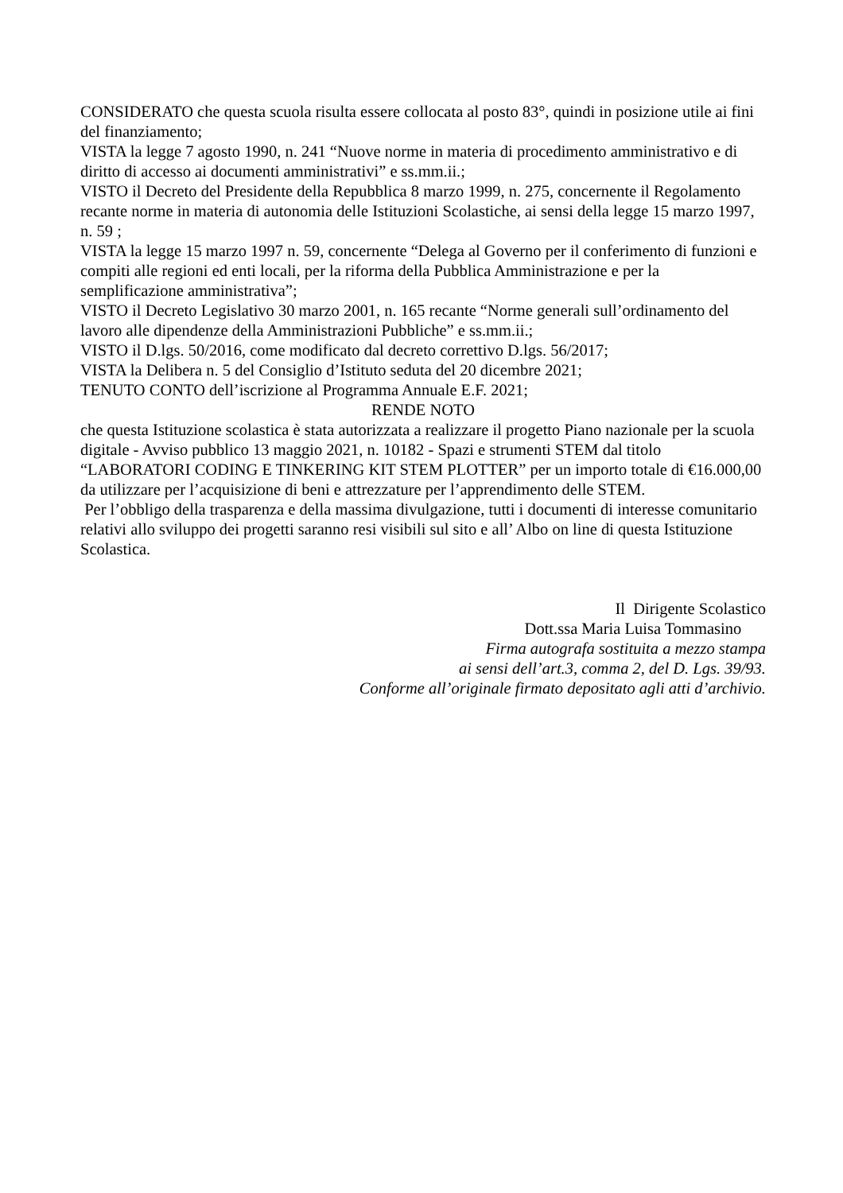CONSIDERATO che questa scuola risulta essere collocata al posto 83°, quindi in posizione utile ai fini del finanziamento;
VISTA la legge 7 agosto 1990, n. 241 “Nuove norme in materia di procedimento amministrativo e di diritto di accesso ai documenti amministrativi” e ss.mm.ii.;
VISTO il Decreto del Presidente della Repubblica 8 marzo 1999, n. 275, concernente il Regolamento recante norme in materia di autonomia delle Istituzioni Scolastiche, ai sensi della legge 15 marzo 1997, n. 59 ;
VISTA la legge 15 marzo 1997 n. 59, concernente “Delega al Governo per il conferimento di funzioni e compiti alle regioni ed enti locali, per la riforma della Pubblica Amministrazione e per la semplificazione amministrativa”;
VISTO il Decreto Legislativo 30 marzo 2001, n. 165 recante “Norme generali sull’ordinamento del lavoro alle dipendenze della Amministrazioni Pubbliche” e ss.mm.ii.;
VISTO il D.lgs. 50/2016, come modificato dal decreto correttivo D.lgs. 56/2017;
VISTA la Delibera n. 5 del Consiglio d’Istituto seduta del 20 dicembre 2021;
TENUTO CONTO dell’iscrizione al Programma Annuale E.F. 2021;
RENDE NOTO
che questa Istituzione scolastica è stata autorizzata a realizzare il progetto Piano nazionale per la scuola digitale - Avviso pubblico 13 maggio 2021, n. 10182 - Spazi e strumenti STEM dal titolo “LABORATORI CODING E TINKERING KIT STEM PLOTTER” per un importo totale di €16.000,00 da utilizzare per l’acquisizione di beni e attrezzature per l’apprendimento delle STEM.
Per l’obbligo della trasparenza e della massima divulgazione, tutti i documenti di interesse comunitario relativi allo sviluppo dei progetti saranno resi visibili sul sito e all’ Albo on line di questa Istituzione Scolastica.
Il Dirigente Scolastico
Dott.ssa Maria Luisa Tommasino
Firma autografa sostituita a mezzo stampa
ai sensi dell’art.3, comma 2, del D. Lgs. 39/93.
Conforme all’originale firmato depositato agli atti d’archivio.